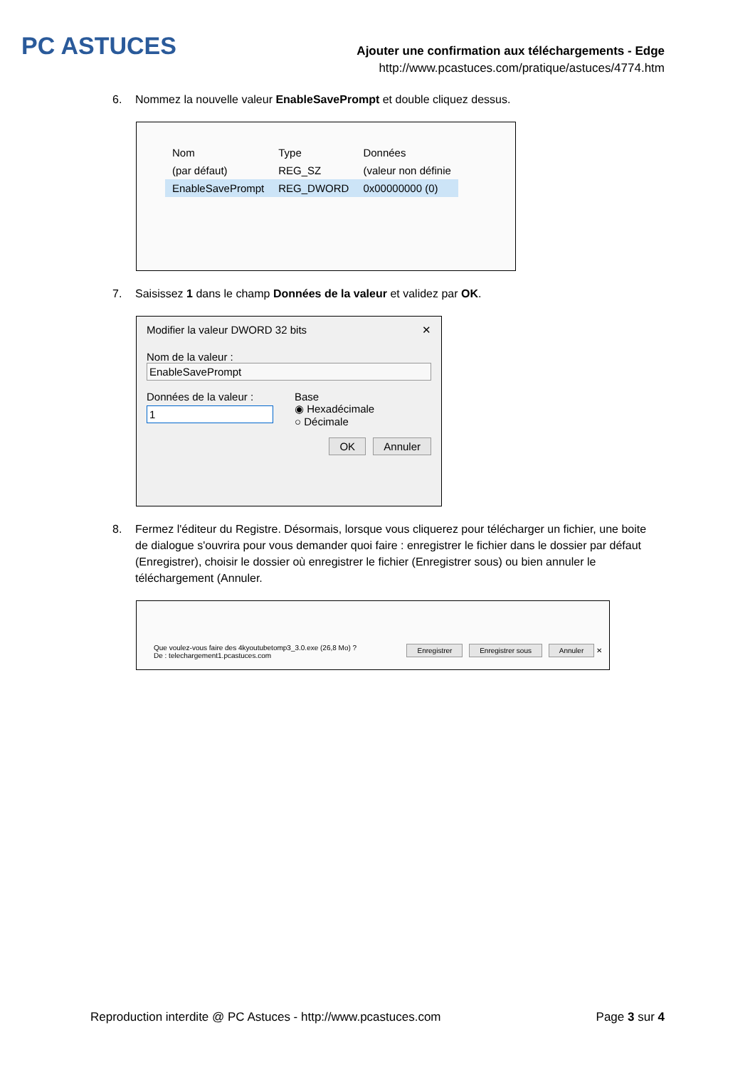PC ASTUCES
Ajouter une confirmation aux téléchargements - Edge
http://www.pcastuces.com/pratique/astuces/4774.htm
6. Nommez la nouvelle valeur EnableSavePrompt et double cliquez dessus.
| Nom | Type | Données |
| (par défaut) | REG_SZ | (valeur non définie |
| EnableSavePrompt | REG_DWORD | 0x00000000 (0) |
7. Saisissez 1 dans le champ Données de la valeur et validez par OK.
Modifier la valeur DWORD 32 bits ✕
Nom de la valeur :
EnableSavePrompt
Données de la valeur :
1
Base
◉ Hexadécimale
○ Décimale
OK Annuler
8. Fermez l'éditeur du Registre. Désormais, lorsque vous cliquerez pour télécharger un fichier, une boite de dialogue s'ouvrira pour vous demander quoi faire : enregistrer le fichier dans le dossier par défaut (Enregistrer), choisir le dossier où enregistrer le fichier (Enregistrer sous) ou bien annuler le téléchargement (Annuler.
Que voulez-vous faire des 4kyoutubetomp3_3.0.exe (26,8 Mo) ?
De : telechargement1.pcastuces.com
Enregistrer Enregistrer sous Annuler ✕
Reproduction interdite @ PC Astuces - http://www.pcastuces.com Page 3 sur 4